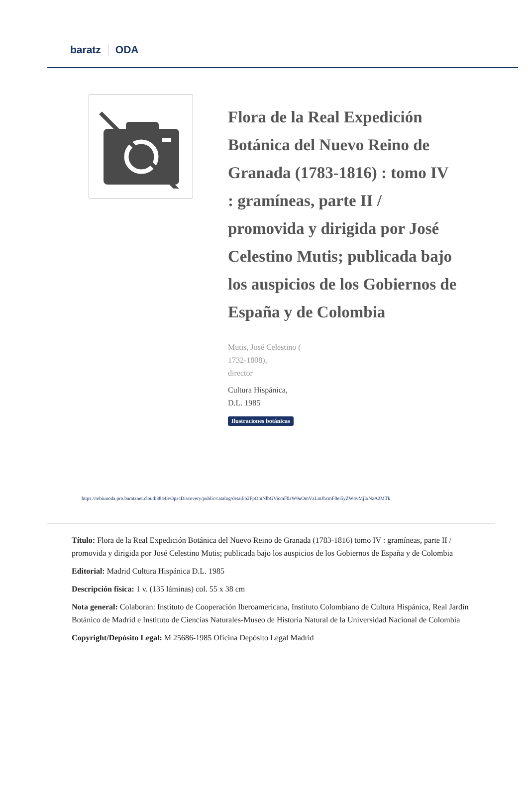baratz ODA
Flora de la Real Expedición Botánica del Nuevo Reino de Granada (1783-1816) : tomo IV : gramíneas, parte II / promovida y dirigida por José Celestino Mutis; publicada bajo los auspicios de los Gobiernos de España y de Colombia
Mutis, José Celestino (
1732-1808),
director
Cultura Hispánica,
D.L. 1985
Ilustraciones botánicas
https://rebiunoda.pro.baratznet.cloud:38443/OpacDiscovery/public/catalog/detail/b2FpOmNlbGVicmF0aW9uOmVzLmJhcmF0ei5yZW4vMjIxNzA2MTk
Título: Flora de la Real Expedición Botánica del Nuevo Reino de Granada (1783-1816) tomo IV : gramíneas, parte II / promovida y dirigida por José Celestino Mutis; publicada bajo los auspicios de los Gobiernos de España y de Colombia
Editorial: Madrid Cultura Hispánica D.L. 1985
Descripción física: 1 v. (135 láminas) col. 55 x 38 cm
Nota general: Colaboran: Instituto de Cooperación Iberoamericana, Instituto Colombiano de Cultura Hispánica, Real Jardín Botánico de Madrid e Instituto de Ciencias Naturales-Museo de Historia Natural de la Universidad Nacional de Colombia
Copyright/Depósito Legal: M 25686-1985 Oficina Depósito Legal Madrid